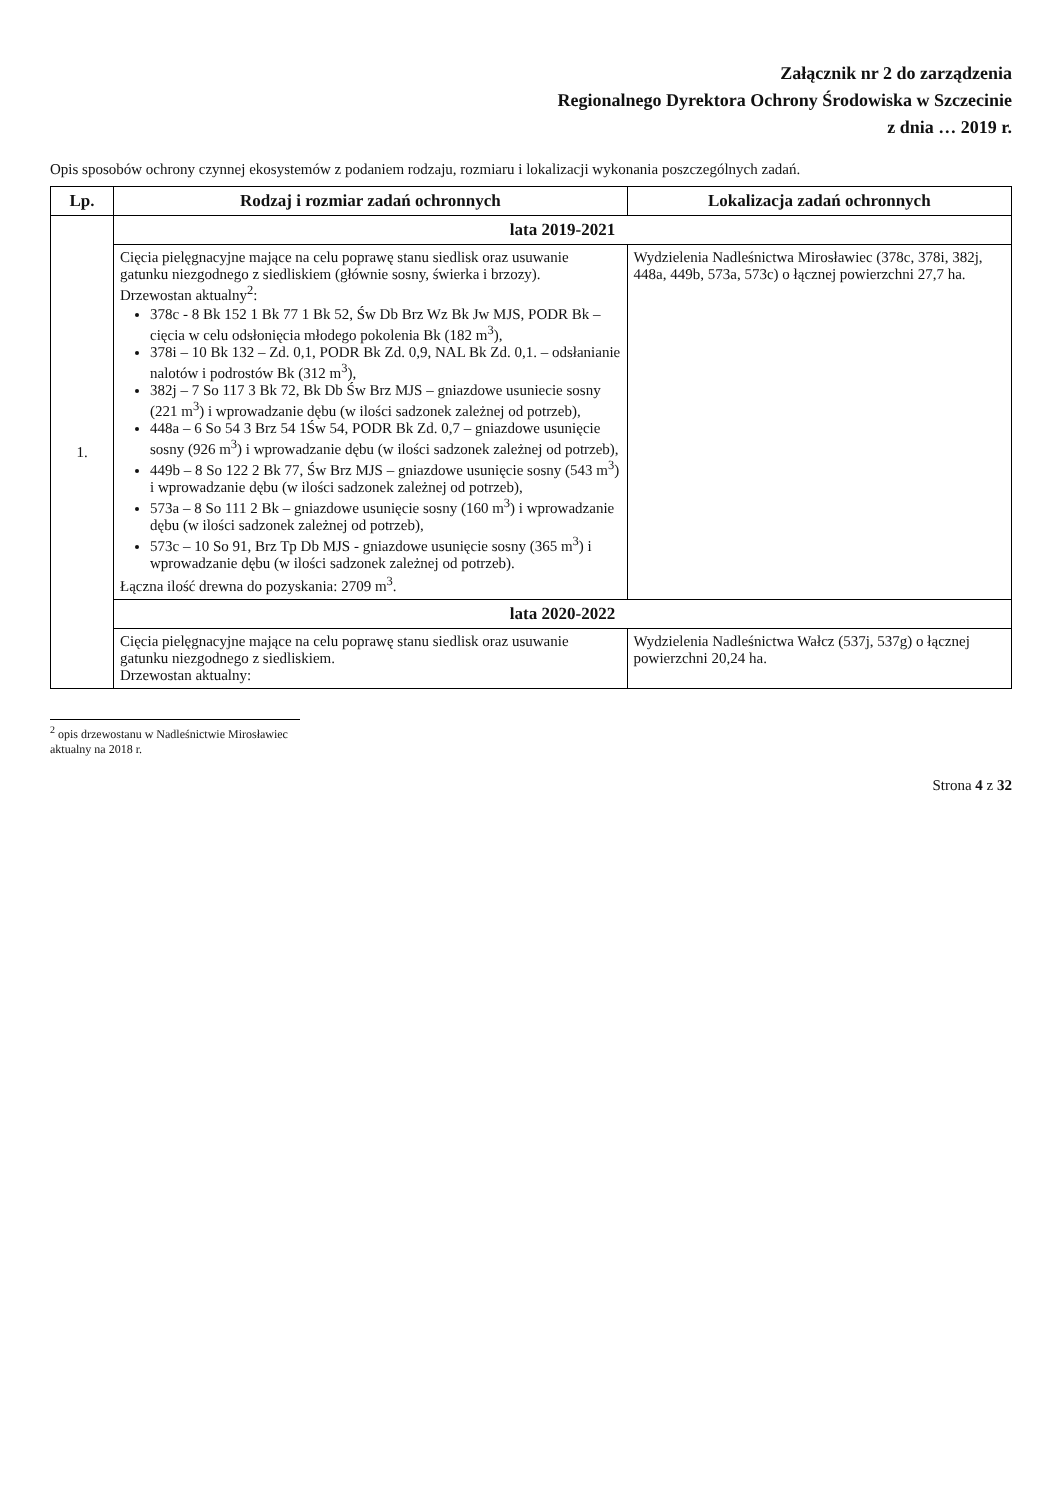Załącznik nr 2 do zarządzenia
Regionalnego Dyrektora Ochrony Środowiska w Szczecinie
z dnia … 2019 r.
Opis sposobów ochrony czynnej ekosystemów z podaniem rodzaju, rozmiaru i lokalizacji wykonania poszczególnych zadań.
| Lp. | Rodzaj i rozmiar zadań ochronnych | Lokalizacja zadań ochronnych |
| --- | --- | --- |
| 1. | lata 2019-2021 | |
| | Cięcia pielęgnacyjne mające na celu poprawę stanu siedlisk oraz usuwanie gatunku niezgodnego z siedliskiem (głównie sosny, świerka i brzozy). Drzewostan aktualny<sup>2</sup>: 378c - 8 Bk 152 1 Bk 77 1 Bk 52, Św Db Brz Wz Bk Jw MJS, PODR Bk – cięcia w celu odsłonięcia młodego pokolenia Bk (182 m<sup>3</sup>), 378i – 10 Bk 132 – Zd. 0,1, PODR Bk Zd. 0,9, NAL Bk Zd. 0,1. – odsłanianie nalotów i podrostów Bk (312 m<sup>3</sup>), 382j – 7 So 117 3 Bk 72, Bk Db Św Brz MJS – gniazdowe usuniecie sosny (221 m<sup>3</sup>) i wprowadzanie dębu (w ilości sadzonek zależnej od potrzeb), 448a – 6 So 54 3 Brz 54 1Św 54, PODR Bk Zd. 0,7 – gniazdowe usunięcie sosny (926 m<sup>3</sup>) i wprowadzanie dębu (w ilości sadzonek zależnej od potrzeb), 449b – 8 So 122 2 Bk 77, Św Brz MJS – gniazdowe usunięcie sosny (543 m<sup>3</sup>) i wprowadzanie dębu (w ilości sadzonek zależnej od potrzeb), 573a – 8 So 111 2 Bk – gniazdowe usunięcie sosny (160 m<sup>3</sup>) i wprowadzanie dębu (w ilości sadzonek zależnej od potrzeb), 573c – 10 So 91, Brz Tp Db MJS - gniazdowe usunięcie sosny (365 m<sup>3</sup>) i wprowadzanie dębu (w ilości sadzonek zależnej od potrzeb). Łączna ilość drewna do pozyskania: 2709 m<sup>3</sup>. | Wydzielenia Nadleśnictwa Mirosławiec (378c, 378i, 382j, 448a, 449b, 573a, 573c) o łącznej powierzchni 27,7 ha. |
| | lata 2020-2022 | |
| | Cięcia pielęgnacyjne mające na celu poprawę stanu siedlisk oraz usuwanie gatunku niezgodnego z siedliskiem. Drzewostan aktualny: | Wydzielenia Nadleśnictwa Wałcz (537j, 537g) o łącznej powierzchni 20,24 ha. |
<sup>2</sup> opis drzewostanu w Nadleśnictwie Mirosławiec aktualny na 2018 r.
Strona 4 z 32